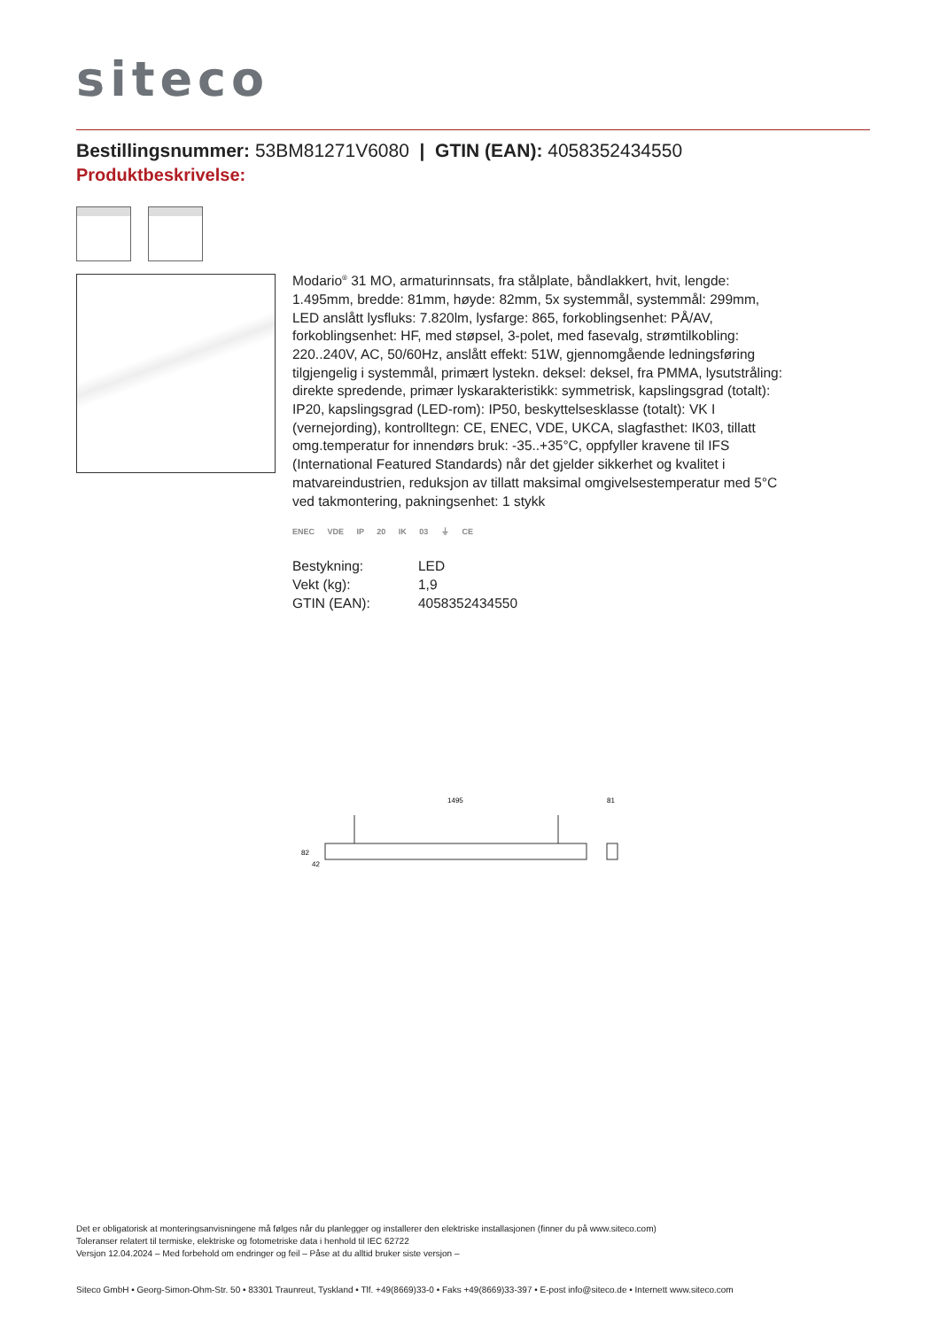siteco
Bestillingsnummer: 53BM81271V6080 | GTIN (EAN): 4058352434550
Produktbeskrivelse:
Modario<sup>®</sup> 31 MO, armaturinnsats, fra stålplate, båndlakkert, hvit, lengde: 1.495mm, bredde: 81mm, høyde: 82mm, 5x systemmål, systemmål: 299mm, LED anslått lysfluks: 7.820lm, lysfarge: 865, forkoblingsenhet: PÅ/AV, forkoblingsenhet: HF, med støpsel, 3-polet, med fasevalg, strømtilkobling: 220..240V, AC, 50/60Hz, anslått effekt: 51W, gjennomgående ledningsføring tilgjengelig i systemmål, primært lystekn. deksel: deksel, fra PMMA, lysutstråling: direkte spredende, primær lyskarakteristikk: symmetrisk, kapslingsgrad (totalt): IP20, kapslingsgrad (LED-rom): IP50, beskyttelsesklasse (totalt): VK I (vernejording), kontrolltegn: CE, ENEC, VDE, UKCA, slagfasthet: IK03, tillatt omg.temperatur for innendørs bruk: -35..+35°C, oppfyller kravene til IFS (International Featured Standards) når det gjelder sikkerhet og kvalitet i matvareindustrien, reduksjon av tillatt maksimal omgivelsestemperatur med 5°C ved takmontering, pakningsenhet: 1 stykk
ENEC VDE IP 20 IK 03 ⏚ CE
| Bestykning: | LED |
| Vekt (kg): | 1,9 |
| GTIN (EAN): | 4058352434550 |
1495
81
82
42
Det er obligatorisk at monteringsanvisningene må følges når du planlegger og installerer den elektriske installasjonen (finner du på www.siteco.com)
Toleranser relatert til termiske, elektriske og fotometriske data i henhold til IEC 62722
Versjon 12.04.2024 – Med forbehold om endringer og feil – Påse at du alltid bruker siste versjon –
Siteco GmbH • Georg-Simon-Ohm-Str. 50 • 83301 Traunreut, Tyskland • Tlf. +49(8669)33-0 • Faks +49(8669)33-397 • E-post info@siteco.de • Internett www.siteco.com